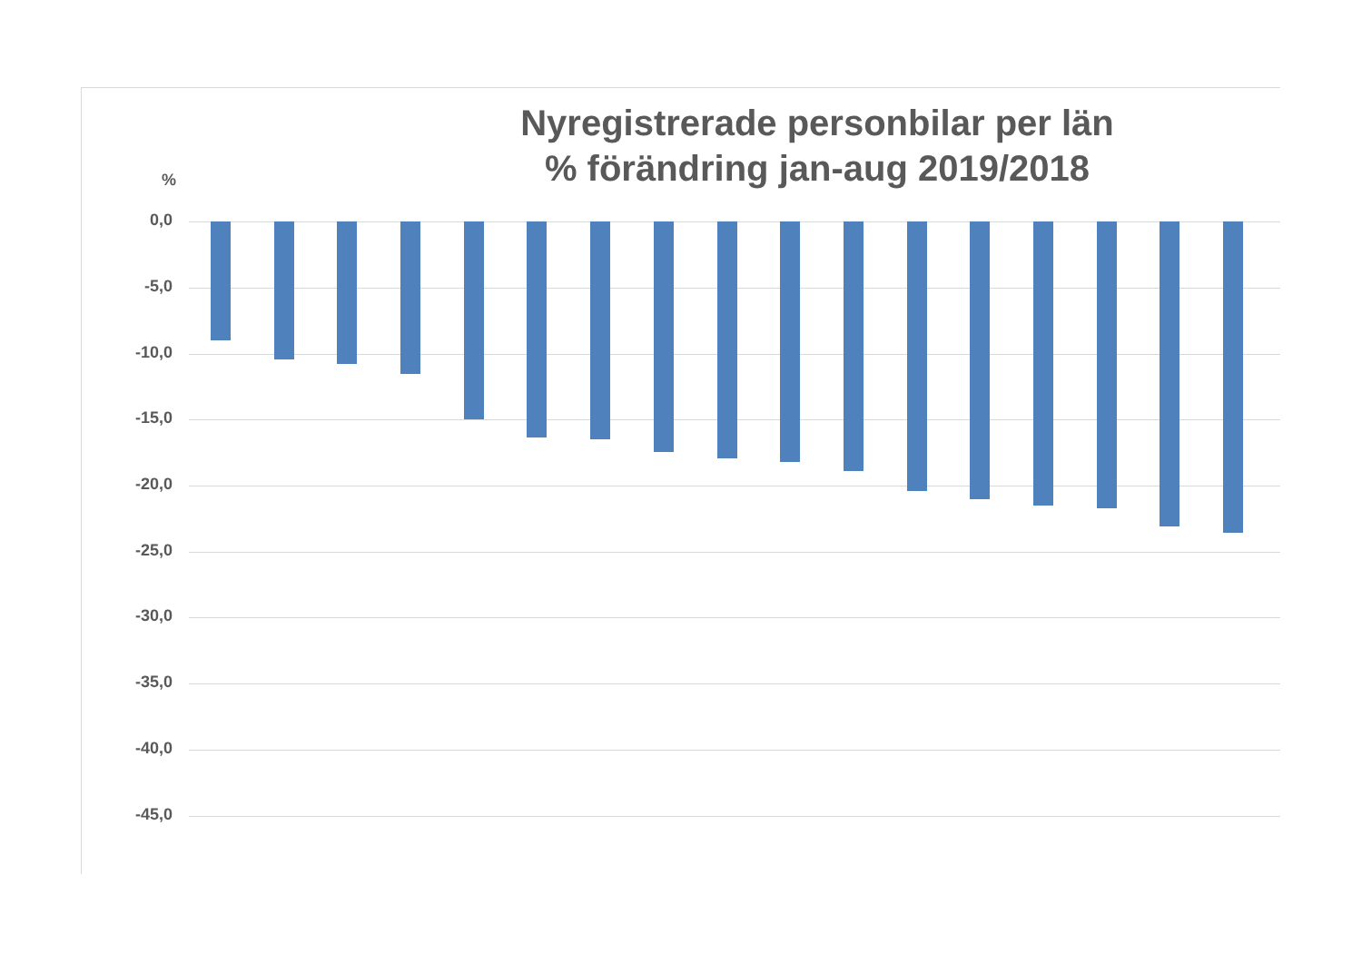Nyregistrerade personbilar per län
% förändring jan-aug 2019/2018
%
0,0
-5,0
-10,0
-15,0
-20,0
-25,0
-30,0
-35,0
-40,0
-45,0